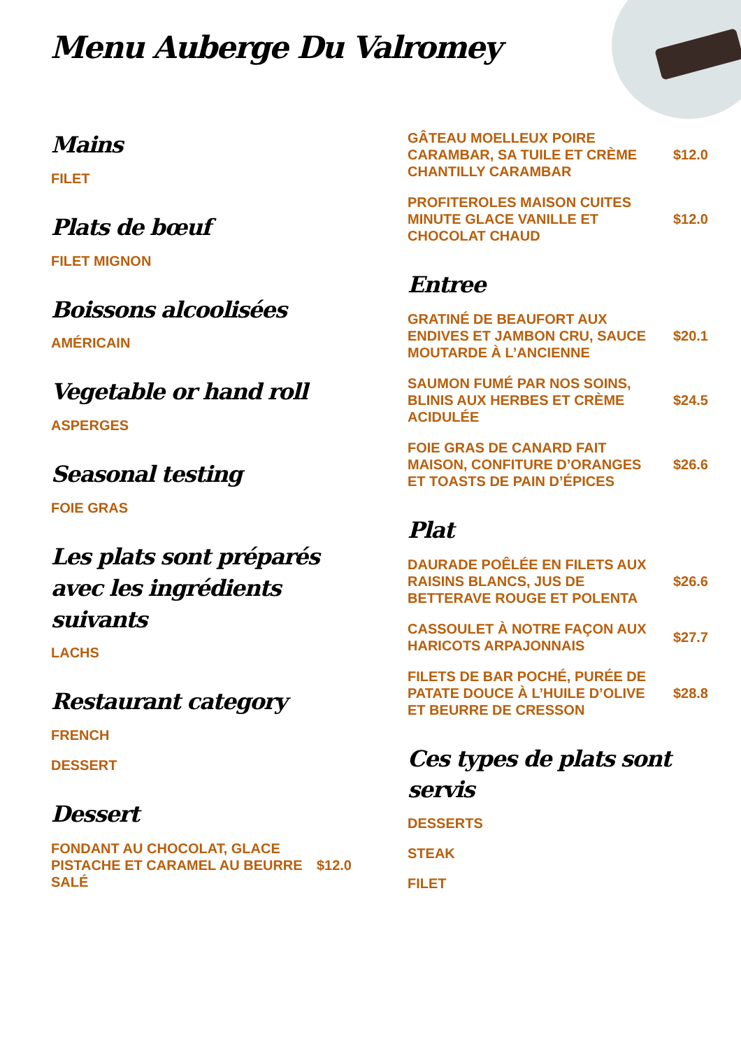Menu Auberge Du Valromey
Mains
FILET
Plats de bœuf
FILET MIGNON
Boissons alcoolisées
AMÉRICAIN
Vegetable or hand roll
ASPERGES
Seasonal testing
FOIE GRAS
Les plats sont préparés avec les ingrédients suivants
LACHS
Restaurant category
FRENCH
DESSERT
Dessert
FONDANT AU CHOCOLAT, GLACE PISTACHE ET CARAMEL AU BEURRE SALÉ $12.0
GÂTEAU MOELLEUX POIRE CARAMBAR, SA TUILE ET CRÈME CHANTILLY CARAMBAR $12.0
PROFITEROLES MAISON CUITES MINUTE GLACE VANILLE ET CHOCOLAT CHAUD $12.0
Entree
GRATINÉ DE BEAUFORT AUX ENDIVES ET JAMBON CRU, SAUCE MOUTARDE À L’ANCIENNE $20.1
SAUMON FUMÉ PAR NOS SOINS, BLINIS AUX HERBES ET CRÈME ACIDULÉE $24.5
FOIE GRAS DE CANARD FAIT MAISON, CONFITURE D’ORANGES ET TOASTS DE PAIN D’ÉPICES $26.6
Plat
DAURADE POÊLÉE EN FILETS AUX RAISINS BLANCS, JUS DE BETTERAVE ROUGE ET POLENTA $26.6
CASSOULET À NOTRE FAÇON AUX HARICOTS ARPAJONNAIS $27.7
FILETS DE BAR POCHÉ, PURÉE DE PATATE DOUCE À L’HUILE D’OLIVE ET BEURRE DE CRESSON $28.8
Ces types de plats sont servis
DESSERTS
STEAK
FILET